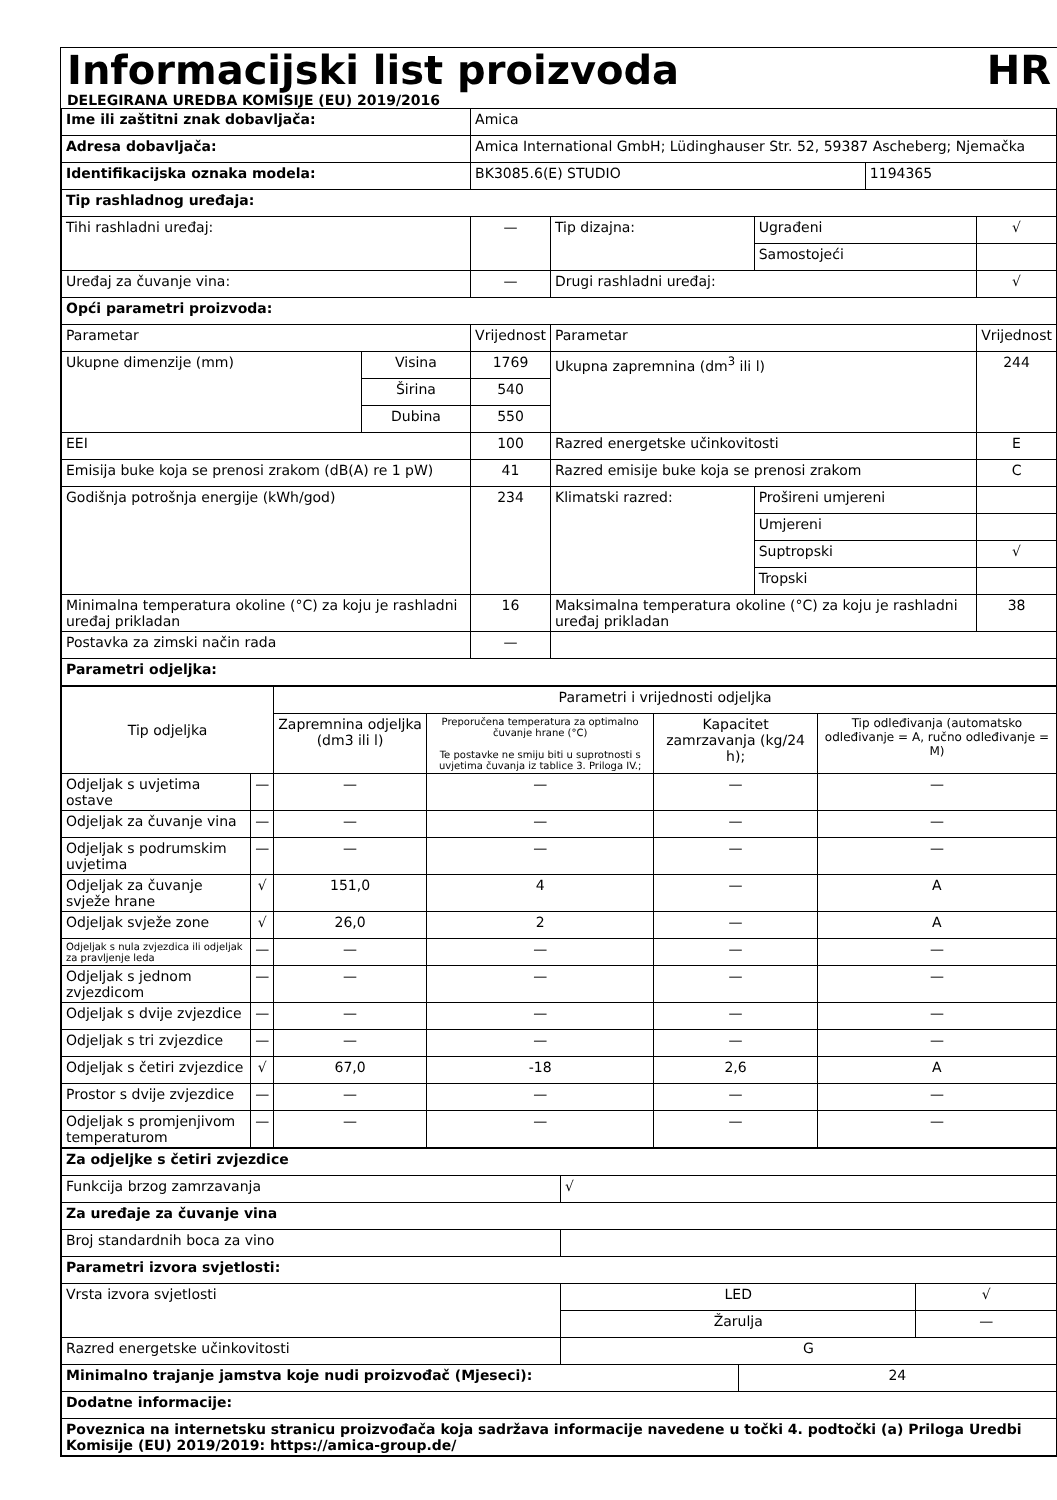Informacijski list proizvoda
HR
DELEGIRANA UREDBA KOMISIJE (EU) 2019/2016
| Ime ili zaštitni znak dobavljača: | | Amica | | | | |
| Adresa dobavljača: | | Amica International GmbH; Lüdinghauser Str. 52, 59387 Ascheberg; Njemačka | | | | |
| Identifikacijska oznaka modela: | | BK3085.6(E) STUDIO | | | 1194365 | |
| Tip rashladnog uređaja: | | | | | | |
| Tihi rashladni uređaj: | | — | Tip dizajna: | Ugrađeni | | √ |
| | | | | Samostojeći | | |
| Uređaj za čuvanje vina: | | — | Drugi rashladni uređaj: | | | √ |
| Opći parametri proizvoda: | | | | | | |
| Parametar | | Vrijednost | Parametar | | | Vrijednost |
| Ukupne dimenzije (mm) | Visina | 1769 | Ukupna zapremnina (dm<sup>3</sup> ili l) | | | 244 |
| | Širina | 540 | | | | |
| | Dubina | 550 | | | | |
| EEI | | 100 | Razred energetske učinkovitosti | | | E |
| Emisija buke koja se prenosi zrakom (dB(A) re 1 pW) | | 41 | Razred emisije buke koja se prenosi zrakom | | | C |
| Godišnja potrošnja energije (kWh/god) | | 234 | Klimatski razred: | Prošireni umjereni | | |
| | | | | Umjereni | | |
| | | | | Suptropski | | √ |
| | | | | Tropski | | |
| Minimalna temperatura okoline (°C) za koju je rashladni uređaj prikladan | | 16 | Maksimalna temperatura okoline (°C) za koju je rashladni uređaj prikladan | | | 38 |
| Postavka za zimski način rada | | — | | | | |
| Parametri odjeljka: | | | | | | |
| Tip odjeljka | | Parametri i vrijednosti odjeljka | | | |
| | | Zapremnina odjeljka (dm3 ili l) | Preporučena temperatura za optimalno čuvanje hrane (°C) Te postavke ne smiju biti u suprotnosti s uvjetima čuvanja iz tablice 3. Priloga IV.; | Kapacitet zamrzavanja (kg/24 h); | Tip odleđivanja (automatsko odleđivanje = A, ručno odleđivanje = M) |
| Odjeljak s uvjetima ostave | — | — | — | — | — |
| Odjeljak za čuvanje vina | — | — | — | — | — |
| Odjeljak s podrumskim uvjetima | — | — | — | — | — |
| Odjeljak za čuvanje svježe hrane | √ | 151,0 | 4 | — | A |
| Odjeljak svježe zone | √ | 26,0 | 2 | — | A |
| Odjeljak s nula zvjezdica ili odjeljak za pravljenje leda | — | — | — | — | — |
| Odjeljak s jednom zvjezdicom | — | — | — | — | — |
| Odjeljak s dvije zvjezdice | — | — | — | — | — |
| Odjeljak s tri zvjezdice | — | — | — | — | — |
| Odjeljak s četiri zvjezdice | √ | 67,0 | -18 | 2,6 | A |
| Prostor s dvije zvjezdice | — | — | — | — | — |
| Odjeljak s promjenjivom temperaturom | — | — | — | — | — |
| Za odjeljke s četiri zvjezdice | | | |
| --- | --- | --- | --- |
| Funkcija brzog zamrzavanja | √ | | |
| Za uređaje za čuvanje vina | | | |
| Broj standardnih boca za vino | | | |
| Parametri izvora svjetlosti: | | | |
| Vrsta izvora svjetlosti | LED | | √ |
| | Žarulja | | — |
| Razred energetske učinkovitosti | G | | |
| Minimalno trajanje jamstva koje nudi proizvođač (Mjeseci): | | 24 | |
| Dodatne informacije: | | | |
| Poveznica na internetsku stranicu proizvođača koja sadržava informacije navedene u točki 4. podtočki (a) Priloga Uredbi Komisije (EU) 2019/2019: https://amica-group.de/ | | | |